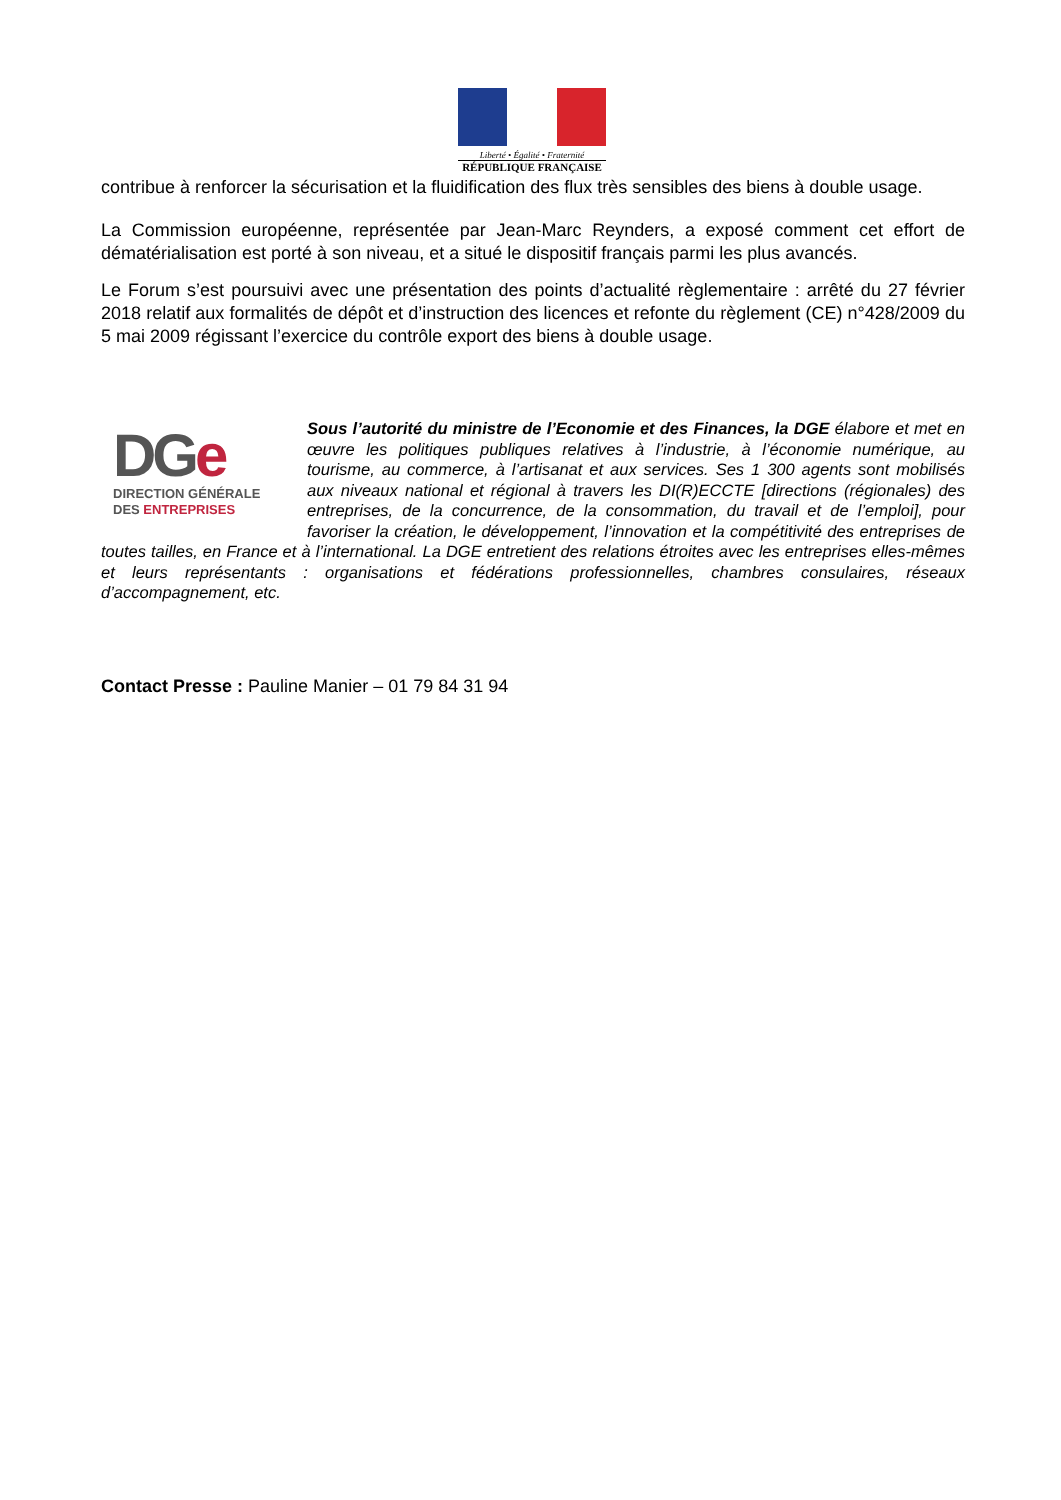Liberté • Égalité • Fraternité
RÉPUBLIQUE FRANÇAISE
contribue à renforcer la sécurisation et la fluidification des flux très sensibles des biens à double usage.
La Commission européenne, représentée par Jean-Marc Reynders, a exposé comment cet effort de dématérialisation est porté à son niveau, et a situé le dispositif français parmi les plus avancés.
Le Forum s’est poursuivi avec une présentation des points d’actualité règlementaire : arrêté du 27 février 2018 relatif aux formalités de dépôt et d’instruction des licences et refonte du règlement (CE) n°428/2009 du 5 mai 2009 régissant l’exercice du contrôle export des biens à double usage.
DGe
DIRECTION GÉNÉRALE
DES ENTREPRISES
Sous l’autorité du ministre de l’Economie et des Finances, la DGE élabore et met en œuvre les politiques publiques relatives à l’industrie, à l’économie numérique, au tourisme, au commerce, à l’artisanat et aux services. Ses 1 300 agents sont mobilisés aux niveaux national et régional à travers les DI(R)ECCTE [directions (régionales) des entreprises, de la concurrence, de la consommation, du travail et de l’emploi], pour favoriser la création, le développement, l’innovation et la compétitivité des entreprises de toutes tailles, en France et à l’international. La DGE entretient des relations étroites avec les entreprises elles-mêmes et leurs représentants : organisations et fédérations professionnelles, chambres consulaires, réseaux d’accompagnement, etc.
Contact Presse : Pauline Manier – 01 79 84 31 94